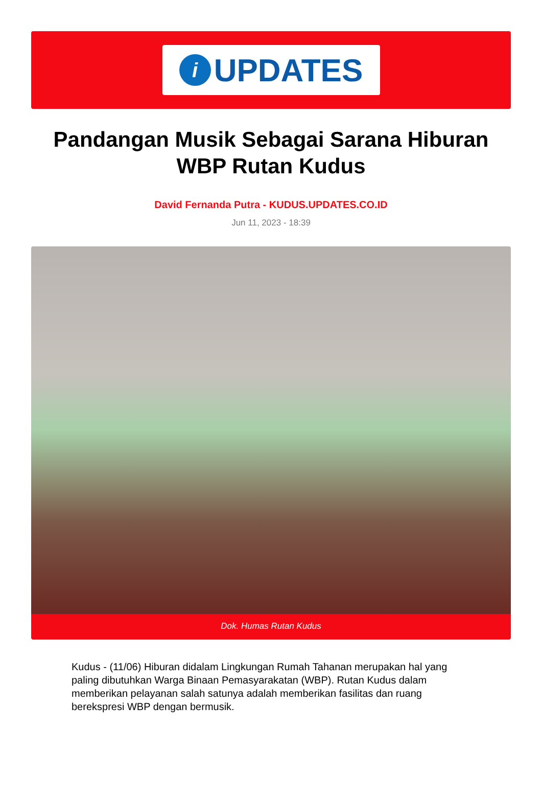i UPDATES
Pandangan Musik Sebagai Sarana Hiburan WBP Rutan Kudus
David Fernanda Putra - KUDUS.UPDATES.CO.ID
Jun 11, 2023 - 18:39
Dok. Humas Rutan Kudus
Kudus - (11/06) Hiburan didalam Lingkungan Rumah Tahanan merupakan hal yang paling dibutuhkan Warga Binaan Pemasyarakatan (WBP). Rutan Kudus dalam memberikan pelayanan salah satunya adalah memberikan fasilitas dan ruang berekspresi WBP dengan bermusik.